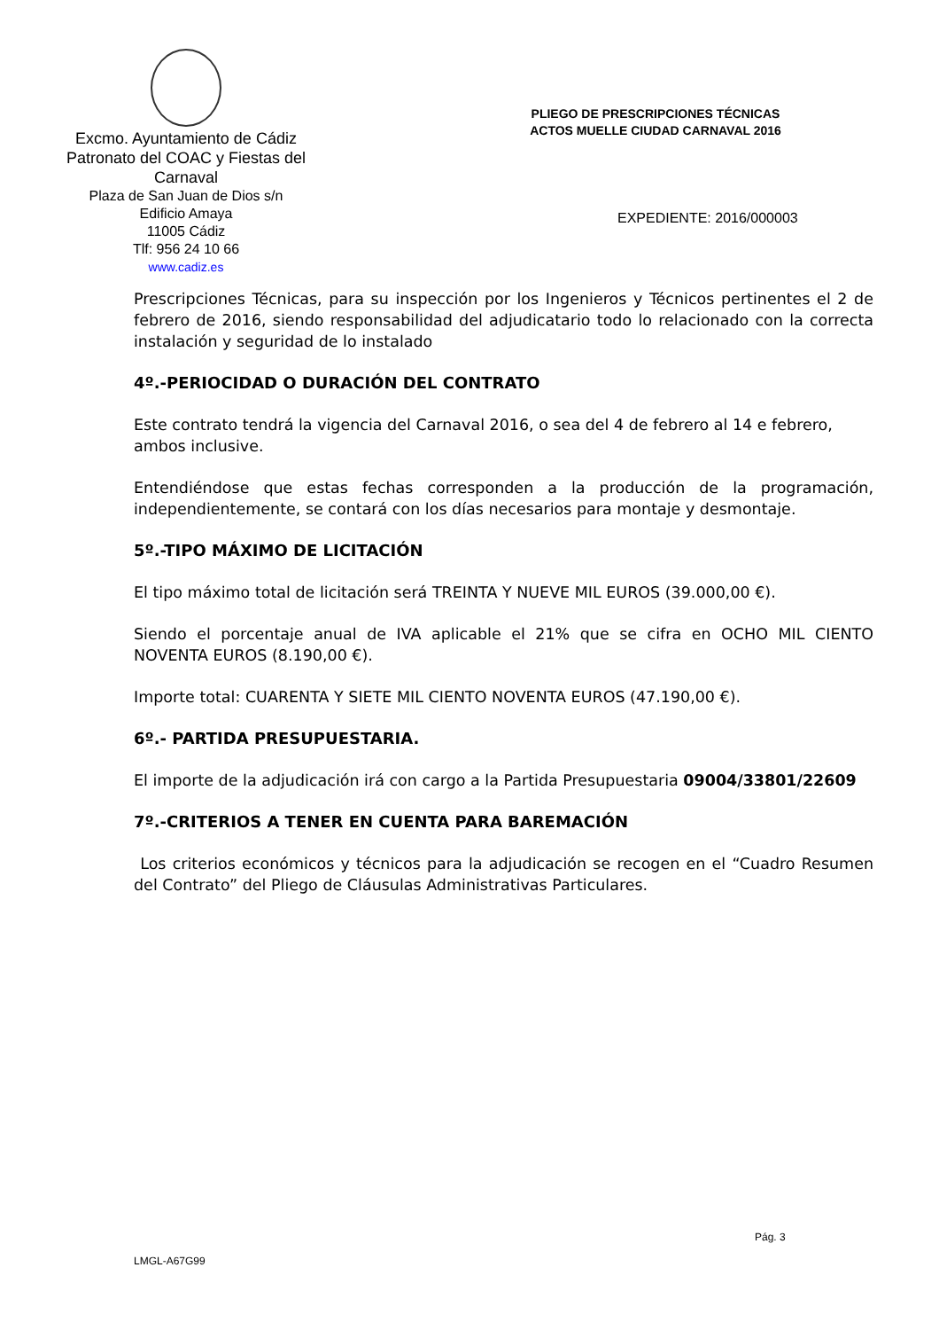Excmo. Ayuntamiento de Cádiz
Patronato del COAC y Fiestas del Carnaval
Plaza de San Juan de Dios s/n
Edificio Amaya
11005 Cádiz
Tlf: 956 24 10 66
www.cadiz.es
PLIEGO DE PRESCRIPCIONES TÉCNICAS
ACTOS MUELLE CIUDAD CARNAVAL 2016
EXPEDIENTE: 2016/000003
Prescripciones Técnicas, para su inspección por los Ingenieros y Técnicos pertinentes el 2 de febrero de 2016, siendo responsabilidad del adjudicatario todo lo relacionado con la correcta instalación y seguridad de lo instalado
4º.-PERIOCIDAD O DURACIÓN DEL CONTRATO
Este contrato tendrá la vigencia del Carnaval 2016, o sea del 4 de febrero al 14 e febrero, ambos inclusive.
Entendiéndose que estas fechas corresponden a la producción de la programación, independientemente, se contará con los días necesarios para montaje y desmontaje.
5º.-TIPO MÁXIMO DE LICITACIÓN
El tipo máximo total de licitación será TREINTA Y NUEVE MIL EUROS (39.000,00 €).
Siendo el porcentaje anual de IVA aplicable el 21% que se cifra en OCHO MIL CIENTO NOVENTA EUROS (8.190,00 €).
Importe total: CUARENTA Y SIETE MIL CIENTO NOVENTA EUROS (47.190,00 €).
6º.- PARTIDA PRESUPUESTARIA.
El importe de la adjudicación irá con cargo a la Partida Presupuestaria 09004/33801/22609
7º.-CRITERIOS A TENER EN CUENTA PARA BAREMACIÓN
Los criterios económicos y técnicos para la adjudicación se recogen en el “Cuadro Resumen del Contrato” del Pliego de Cláusulas Administrativas Particulares.
Pág. 3
LMGL-A67G99